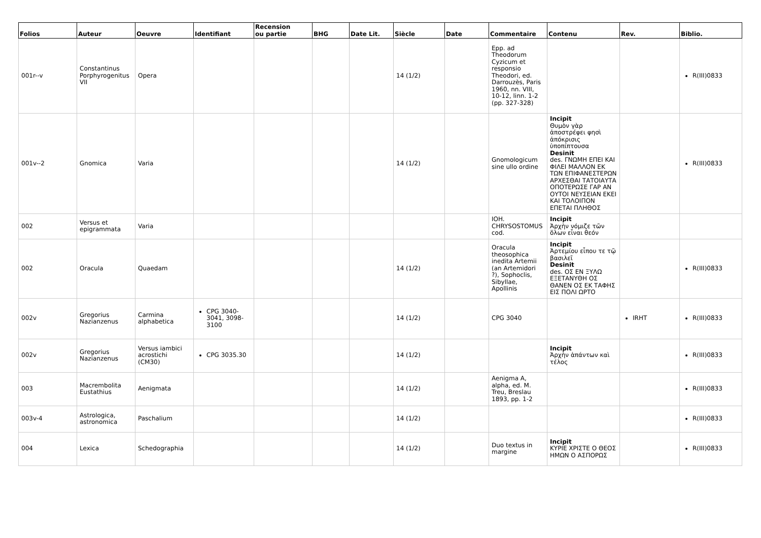| Folios | Auteur | Oeuvre | Identifiant | Recension ou partie | BHG | Date Lit. | Siècle | Date | Commentaire | Contenu | Rev. | Biblio. |
| --- | --- | --- | --- | --- | --- | --- | --- | --- | --- | --- | --- | --- |
| 001r--v | Constantinus Porphyrogenitus VII | Opera | | | | | 14 (1/2) | | Epp. ad Theodorum Cyzicum et responsio Theodori, ed. Darrouzès, Paris 1960, nn. VIII, 10-12, linn. 1-2 (pp. 327-328) | | | R(III)0833 |
| 001v--2 | Gnomica | Varia | | | | | 14 (1/2) | | Gnomologicum sine ullo ordine | Incipit Θυμὸν γὰρ ἀποστρέφει φησὶ ἀπόκρισις ὑποπίπτουσα Desinit des. ΓΝΩΜΗ ΕΠΕΙ ΚΑΙ ΦΙΛΕΙ ΜΑΛΛΟΝ ΕΚ ΤΩΝ ΕΠΙΦΑΝΕΣΤΕΡΩΝ ΑΡΧΕΣΘΑΙ ΤΑΤΟΙΑΥΤΑ ΟΠΟΤΕΡΩΣΕ ΓΑΡ ΑΝ ΟΥΤΟΙ ΝΕΥΣΕΙΑΝ ΕΚΕΙ ΚΑΙ ΤΟΛΟΙΠΟΝ ΕΠΕΤΑΙ ΠΛΗΘΟΣ | | R(III)0833 |
| 002 | Versus et epigrammata | Varia | | | | | | | IOH. CHRYSOSTOMUS cod. | Incipit Ἀρχὴν νόμιζε τῶν ὅλων εἶναι θεόν | | |
| 002 | Oracula | Quaedam | | | | | 14 (1/2) | | Oracula theosophica inedita Artemii (an Artemidori ?), Sophoclis, Sibyllae, Apollinis | Incipit Ἀρτεμίου εἶπου τε τῷ βασιλεῖ Desinit des. ΟΣ ΕΝ ΞΥΛΩ ΕΞΕΤΑΝΥΘΗ ΟΣ ΘΑΝΕΝ ΟΣ ΕΚ ΤΑΦΗΣ ΕΙΣ ΠΟΛΙ ΩΡΤΟ | | R(III)0833 |
| 002v | Gregorius Nazianzenus | Carmina alphabetica | CPG 3040-3041, 3098-3100 | | | | 14 (1/2) | | CPG 3040 | | IRHT | R(III)0833 |
| 002v | Gregorius Nazianzenus | Versus iambici acrostichi (CM30) | CPG 3035.30 | | | | 14 (1/2) | | | Incipit Ἀρχὴν ἁπάντων καὶ τέλος | | R(III)0833 |
| 003 | Macrembolita Eustathius | Aenigmata | | | | | 14 (1/2) | | Aenigma A, alpha, ed. M. Treu, Breslau 1893, pp. 1-2 | | | R(III)0833 |
| 003v-4 | Astrologica, astronomica | Paschalium | | | | | 14 (1/2) | | | | | R(III)0833 |
| 004 | Lexica | Schedographia | | | | | 14 (1/2) | | Duo textus in margine | Incipit ΚΥΡΙΕ ΧΡΙΣΤΕ Ο ΘΕΟΣ ΗΜΩΝ Ο ΑΣΠΟΡΩΣ | | R(III)0833 |